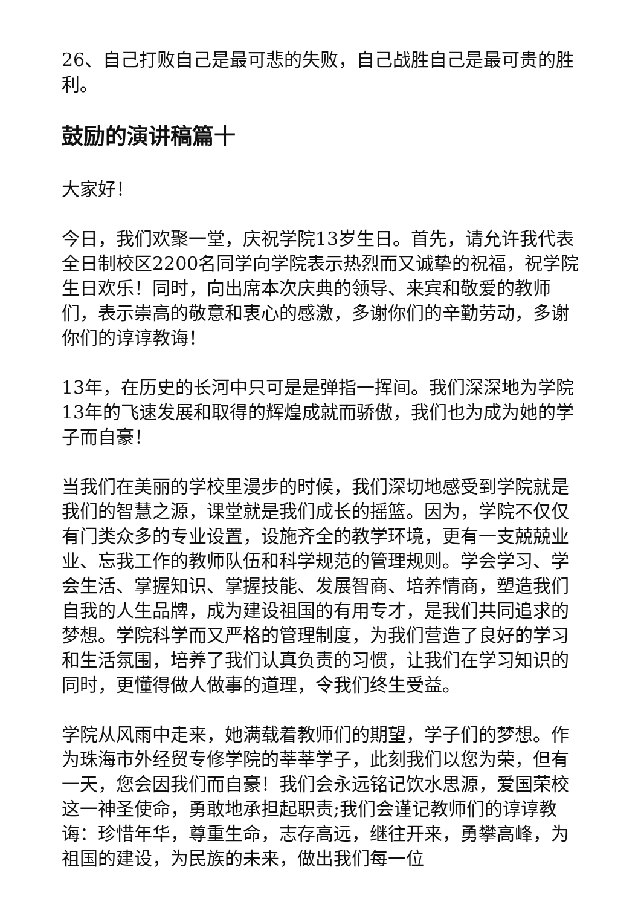26、自己打败自己是最可悲的失败，自己战胜自己是最可贵的胜利。
鼓励的演讲稿篇十
大家好！
今日，我们欢聚一堂，庆祝学院13岁生日。首先，请允许我代表全日制校区2200名同学向学院表示热烈而又诚挚的祝福，祝学院生日欢乐！同时，向出席本次庆典的领导、来宾和敬爱的教师们，表示崇高的敬意和衷心的感激，多谢你们的辛勤劳动，多谢你们的谆谆教诲！
13年，在历史的长河中只可是是弹指一挥间。我们深深地为学院13年的飞速发展和取得的辉煌成就而骄傲，我们也为成为她的学子而自豪！
当我们在美丽的学校里漫步的时候，我们深切地感受到学院就是我们的智慧之源，课堂就是我们成长的摇篮。因为，学院不仅仅有门类众多的专业设置，设施齐全的教学环境，更有一支兢兢业业、忘我工作的教师队伍和科学规范的管理规则。学会学习、学会生活、掌握知识、掌握技能、发展智商、培养情商，塑造我们自我的人生品牌，成为建设祖国的有用专才，是我们共同追求的梦想。学院科学而又严格的管理制度，为我们营造了良好的学习和生活氛围，培养了我们认真负责的习惯，让我们在学习知识的同时，更懂得做人做事的道理，令我们终生受益。
学院从风雨中走来，她满载着教师们的期望，学子们的梦想。作为珠海市外经贸专修学院的莘莘学子，此刻我们以您为荣，但有一天，您会因我们而自豪！我们会永远铭记饮水思源，爱国荣校这一神圣使命，勇敢地承担起职责;我们会谨记教师们的谆谆教诲：珍惜年华，尊重生命，志存高远，继往开来，勇攀高峰，为祖国的建设，为民族的未来，做出我们每一位